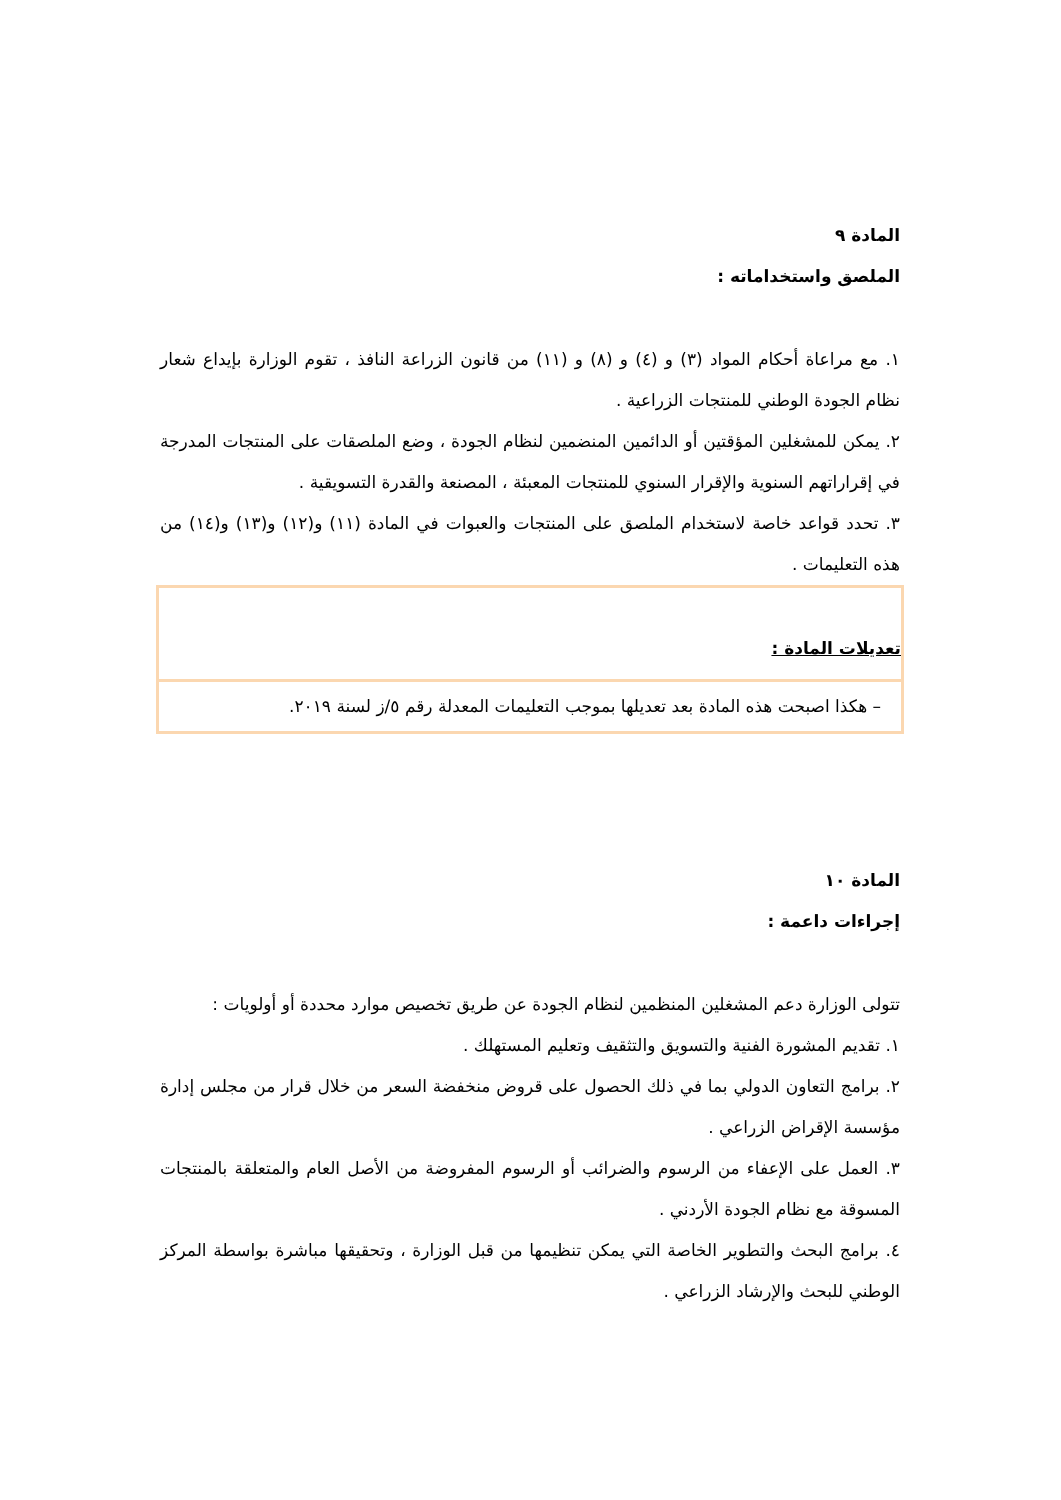المادة ٩
الملصق واستخداماته :
١. مع مراعاة أحكام المواد (٣) و (٤) و (٨) و (١١) من قانون الزراعة النافذ ، تقوم الوزارة بإيداع شعار نظام الجودة الوطني للمنتجات الزراعية .
٢. يمكن للمشغلين المؤقتين أو الدائمين المنضمين لنظام الجودة ، وضع الملصقات على المنتجات المدرجة في إقراراتهم السنوية والإقرار السنوي للمنتجات المعبئة ، المصنعة والقدرة التسويقية .
٣. تحدد قواعد خاصة لاستخدام الملصق على المنتجات والعبوات في المادة (١١) و(١٢) و(١٣) و(١٤) من هذه التعليمات .
تعديلات المادة :
– هكذا اصبحت هذه المادة بعد تعديلها بموجب التعليمات المعدلة رقم ٥/ز لسنة ٢٠١٩.
المادة ١٠
إجراءات داعمة :
تتولى الوزارة دعم المشغلين المنظمين لنظام الجودة عن طريق تخصيص موارد محددة أو أولويات :
١. تقديم المشورة الفنية والتسويق والتثقيف وتعليم المستهلك .
٢. برامج التعاون الدولي بما في ذلك الحصول على قروض منخفضة السعر من خلال قرار من مجلس إدارة مؤسسة الإقراض الزراعي .
٣. العمل على الإعفاء من الرسوم والضرائب أو الرسوم المفروضة من الأصل العام والمتعلقة بالمنتجات المسوقة مع نظام الجودة الأردني .
٤. برامج البحث والتطوير الخاصة التي يمكن تنظيمها من قبل الوزارة ، وتحقيقها مباشرة بواسطة المركز الوطني للبحث والإرشاد الزراعي .